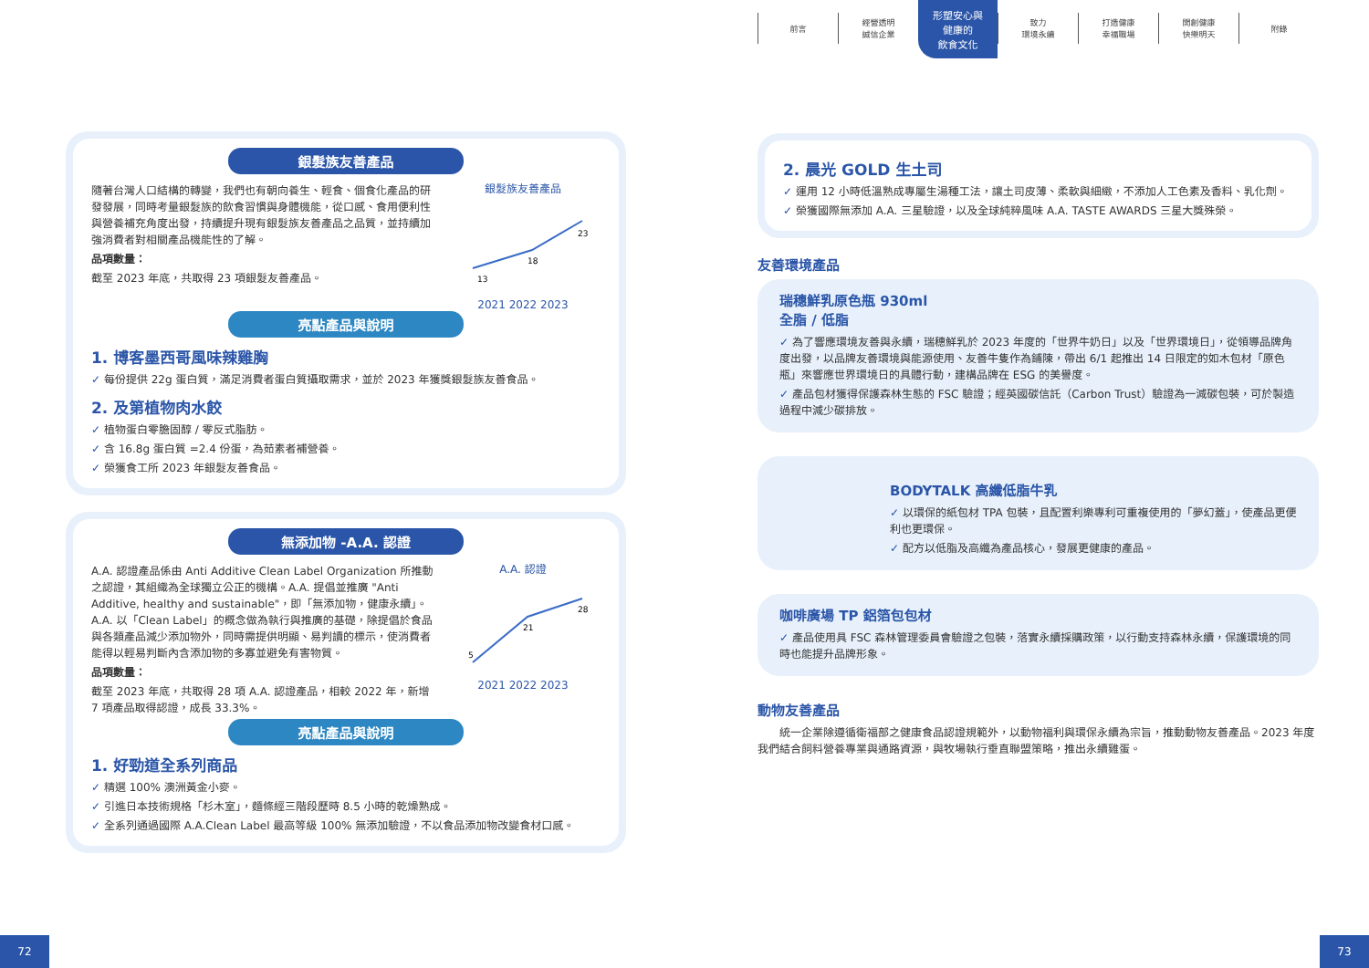前言 經營透明
誠信企業
形塑安心與
健康的
飲食文化
致力
環境永續
打造健康
幸福職場
開創健康
快樂明天
附錄
銀髮族友善產品
隨著台灣人口結構的轉變，我們也有朝向養生、輕食、個食化產品的研發發展，同時考量銀髮族的飲食習慣與身體機能，從口感、食用便利性與營養補充角度出發，持續提升現有銀髮族友善產品之品質，並持續加強消費者對相關產品機能性的了解。
品項數量：
截至 2023 年底，共取得 23 項銀髮友善產品。
銀髮族友善產品
13
18
23
2021 2022 2023
亮點產品與說明
1. 博客墨西哥風味辣雞胸
✓ 每份提供 22g 蛋白質，滿足消費者蛋白質攝取需求，並於 2023 年獲獎銀髮族友善食品。
2. 及第植物肉水餃
✓ 植物蛋白零膽固醇 / 零反式脂肪。
✓ 含 16.8g 蛋白質 =2.4 份蛋，為茹素者補營養。
✓ 榮獲食工所 2023 年銀髮友善食品。
無添加物 -A.A. 認證
A.A. 認證產品係由 Anti Additive Clean Label Organization 所推動之認證，其組織為全球獨立公正的機構。A.A. 提倡並推廣 "Anti Additive, healthy and sustainable"，即「無添加物，健康永續」。A.A. 以「Clean Label」的概念做為執行與推廣的基礎，除提倡於食品與各類產品減少添加物外，同時需提供明顯、易判讀的標示，使消費者能得以輕易判斷內含添加物的多寡並避免有害物質。
品項數量：
截至 2023 年底，共取得 28 項 A.A. 認證產品，相較 2022 年，新增 7 項產品取得認證，成長 33.3%。
A.A. 認證
5
21
28
2021 2022 2023
亮點產品與說明
1. 好勁道全系列商品
✓ 精選 100% 澳洲黃金小麥。
✓ 引進日本技術規格「杉木室」，麵條經三階段歷時 8.5 小時的乾燥熟成。
✓ 全系列通過國際 A.A.Clean Label 最高等級 100% 無添加驗證，不以食品添加物改變食材口感。
2. 晨光 GOLD 生土司
✓ 運用 12 小時低溫熟成專屬生湯種工法，讓土司皮薄、柔軟與細緻，不添加人工色素及香料、乳化劑。
✓ 榮獲國際無添加 A.A. 三星驗證，以及全球純粹風味 A.A. TASTE AWARDS 三星大獎殊榮。
友善環境產品
瑞穗鮮乳原色瓶 930ml
全脂 / 低脂
✓ 為了響應環境友善與永續，瑞穗鮮乳於 2023 年度的「世界牛奶日」以及「世界環境日」，從領導品牌角度出發，以品牌友善環境與能源使用、友善牛隻作為鋪陳，帶出 6/1 起推出 14 日限定的如木包材「原色瓶」來響應世界環境日的具體行動，建構品牌在 ESG 的美譽度。
✓ 產品包材獲得保護森林生態的 FSC 驗證；經英國碳信託（Carbon Trust）驗證為一減碳包裝，可於製造過程中減少碳排放。
BODYTALK 高纖低脂牛乳
✓ 以環保的紙包材 TPA 包裝，且配置利樂專利可重複使用的「夢幻蓋」，使產品更便利也更環保。
✓ 配方以低脂及高纖為產品核心，發展更健康的產品。
咖啡廣場 TP 鋁箔包包材
✓ 產品使用具 FSC 森林管理委員會驗證之包裝，落實永續採購政策，以行動支持森林永續，保護環境的同時也能提升品牌形象。
動物友善產品
　　統一企業除遵循衛福部之健康食品認證規範外，以動物福利與環保永續為宗旨，推動動物友善產品。2023 年度我們結合飼料營養專業與通路資源，與牧場執行垂直聯盟策略，推出永續雞蛋。
72 73